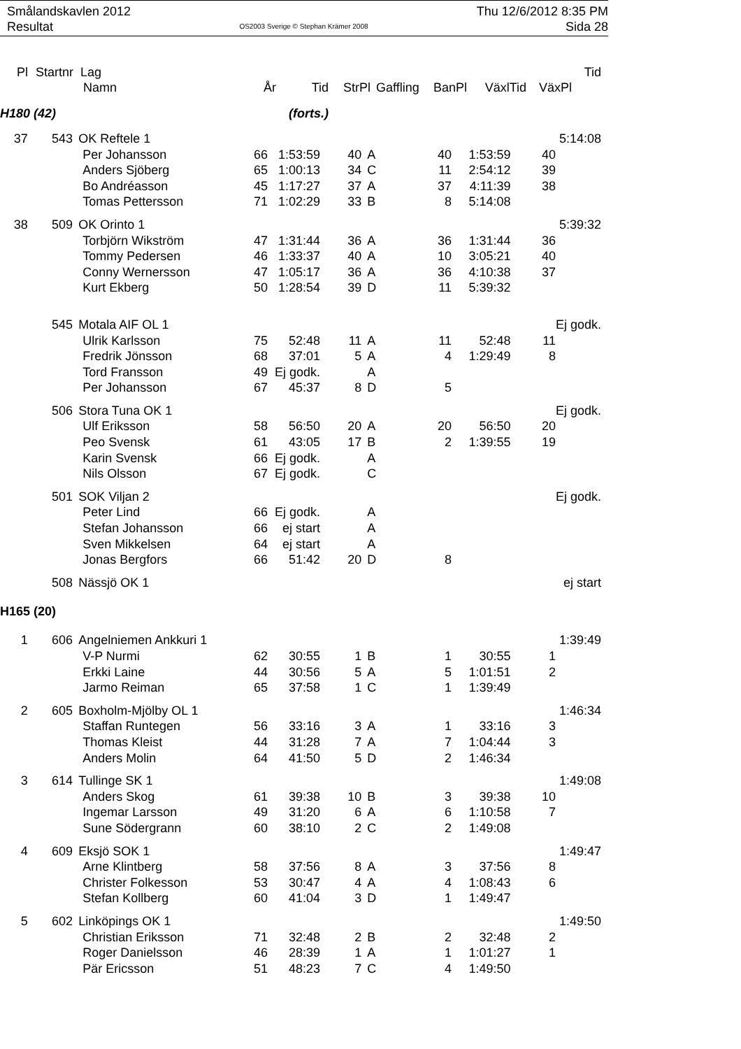Smålandskavlen 2012
Resultat
OS2003 Sverige © Stephan Krämer 2008
Thu 12/6/2012 8:35 PM
Sida 28
| Pl | Startnr | Lag | | | | | | | | Tid |
| --- | --- | --- | --- | --- | --- | --- | --- | --- | --- | --- |
| | | Namn | År | Tid | StrPl | Gaffling | BanPl | VäxlTid | VäxPl | |
| H180 (42) | | | (forts.) | | | | | | | |
| 37 | 543 | OK Reftele 1 | | | | | | | | 5:14:08 |
| | | Per Johansson | 66 | 1:53:59 | 40 | A | 40 | 1:53:59 | 40 | |
| | | Anders Sjöberg | 65 | 1:00:13 | 34 | C | 11 | 2:54:12 | 39 | |
| | | Bo Andréasson | 45 | 1:17:27 | 37 | A | 37 | 4:11:39 | 38 | |
| | | Tomas Pettersson | 71 | 1:02:29 | 33 | B | 8 | 5:14:08 | | |
| 38 | 509 | OK Orinto 1 | | | | | | | | 5:39:32 |
| | | Torbjörn Wikström | 47 | 1:31:44 | 36 | A | 36 | 1:31:44 | 36 | |
| | | Tommy Pedersen | 46 | 1:33:37 | 40 | A | 10 | 3:05:21 | 40 | |
| | | Conny Wernersson | 47 | 1:05:17 | 36 | A | 36 | 4:10:38 | 37 | |
| | | Kurt Ekberg | 50 | 1:28:54 | 39 | D | 11 | 5:39:32 | | |
| | 545 | Motala AIF OL 1 | | | | | | | | Ej godk. |
| | | Ulrik Karlsson | 75 | 52:48 | 11 | A | 11 | 52:48 | 11 | |
| | | Fredrik Jönsson | 68 | 37:01 | 5 | A | 4 | 1:29:49 | 8 | |
| | | Tord Fransson | 49 | Ej godk. | | A | | | | |
| | | Per Johansson | 67 | 45:37 | 8 | D | 5 | | | |
| | 506 | Stora Tuna OK 1 | | | | | | | | Ej godk. |
| | | Ulf Eriksson | 58 | 56:50 | 20 | A | 20 | 56:50 | 20 | |
| | | Peo Svensk | 61 | 43:05 | 17 | B | 2 | 1:39:55 | 19 | |
| | | Karin Svensk | 66 | Ej godk. | | A | | | | |
| | | Nils Olsson | 67 | Ej godk. | | C | | | | |
| | 501 | SOK Viljan 2 | | | | | | | | Ej godk. |
| | | Peter Lind | 66 | Ej godk. | | A | | | | |
| | | Stefan Johansson | 66 | ej start | | A | | | | |
| | | Sven Mikkelsen | 64 | ej start | | A | | | | |
| | | Jonas Bergfors | 66 | 51:42 | 20 | D | 8 | | | |
| | 508 | Nässjö OK 1 | | | | | | | | ej start |
| H165 (20) | | | | | | | | | | |
| 1 | 606 | Angelniemen Ankkuri 1 | | | | | | | | 1:39:49 |
| | | V-P Nurmi | 62 | 30:55 | 1 | B | 1 | 30:55 | 1 | |
| | | Erkki Laine | 44 | 30:56 | 5 | A | 5 | 1:01:51 | 2 | |
| | | Jarmo Reiman | 65 | 37:58 | 1 | C | 1 | 1:39:49 | | |
| 2 | 605 | Boxholm-Mjölby OL 1 | | | | | | | | 1:46:34 |
| | | Staffan Runtegen | 56 | 33:16 | 3 | A | 1 | 33:16 | 3 | |
| | | Thomas Kleist | 44 | 31:28 | 7 | A | 7 | 1:04:44 | 3 | |
| | | Anders Molin | 64 | 41:50 | 5 | D | 2 | 1:46:34 | | |
| 3 | 614 | Tullinge SK 1 | | | | | | | | 1:49:08 |
| | | Anders Skog | 61 | 39:38 | 10 | B | 3 | 39:38 | 10 | |
| | | Ingemar Larsson | 49 | 31:20 | 6 | A | 6 | 1:10:58 | 7 | |
| | | Sune Södergrann | 60 | 38:10 | 2 | C | 2 | 1:49:08 | | |
| 4 | 609 | Eksjö SOK 1 | | | | | | | | 1:49:47 |
| | | Arne Klintberg | 58 | 37:56 | 8 | A | 3 | 37:56 | 8 | |
| | | Christer Folkesson | 53 | 30:47 | 4 | A | 4 | 1:08:43 | 6 | |
| | | Stefan Kollberg | 60 | 41:04 | 3 | D | 1 | 1:49:47 | | |
| 5 | 602 | Linköpings OK 1 | | | | | | | | 1:49:50 |
| | | Christian Eriksson | 71 | 32:48 | 2 | B | 2 | 32:48 | 2 | |
| | | Roger Danielsson | 46 | 28:39 | 1 | A | 1 | 1:01:27 | 1 | |
| | | Pär Ericsson | 51 | 48:23 | 7 | C | 4 | 1:49:50 | | |